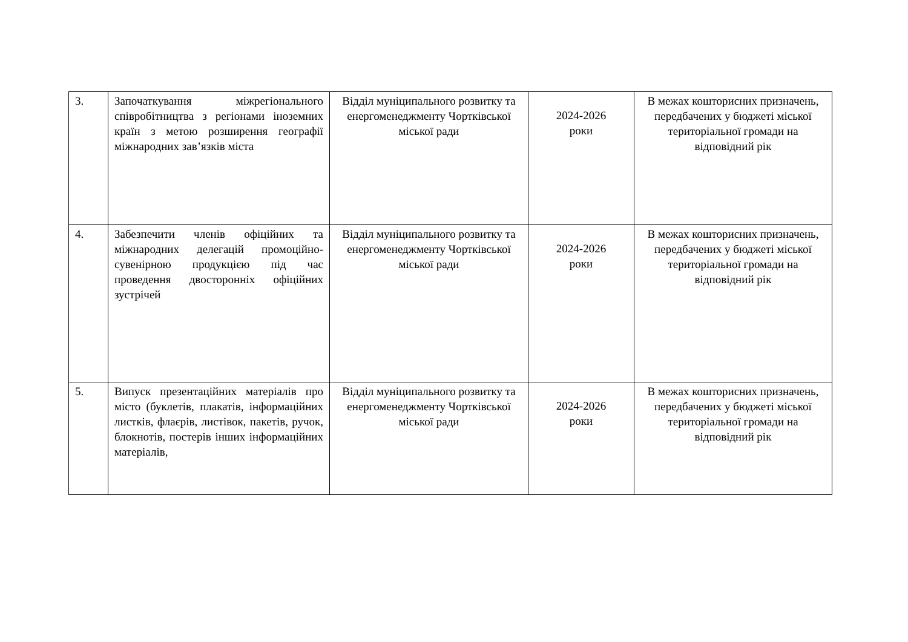| 3. | Започаткування міжрегіонального співробітництва з регіонами іноземних країн з метою розширення географії міжнародних зав’язків міста | Відділ муніципального розвитку та енергоменеджменту Чортківської міської ради | 2024-2026 роки | В межах кошторисних призначень, передбачених у бюджеті міської територіальної громади на відповідний рік |
| 4. | Забезпечити членів офіційних та міжнародних делегацій промоційно-сувенірною продукцією під час проведення двосторонніх офіційних зустрічей | Відділ муніципального розвитку та енергоменеджменту Чортківської міської ради | 2024-2026 роки | В межах кошторисних призначень, передбачених у бюджеті міської територіальної громади на відповідний рік |
| 5. | Випуск презентаційних матеріалів про місто (буклетів, плакатів, інформаційних листків, флаєрів, листівок, пакетів, ручок, блокнотів, постерів інших інформаційних матеріалів, | Відділ муніципального розвитку та енергоменеджменту Чортківської міської ради | 2024-2026 роки | В межах кошторисних призначень, передбачених у бюджеті міської територіальної громади на відповідний рік |